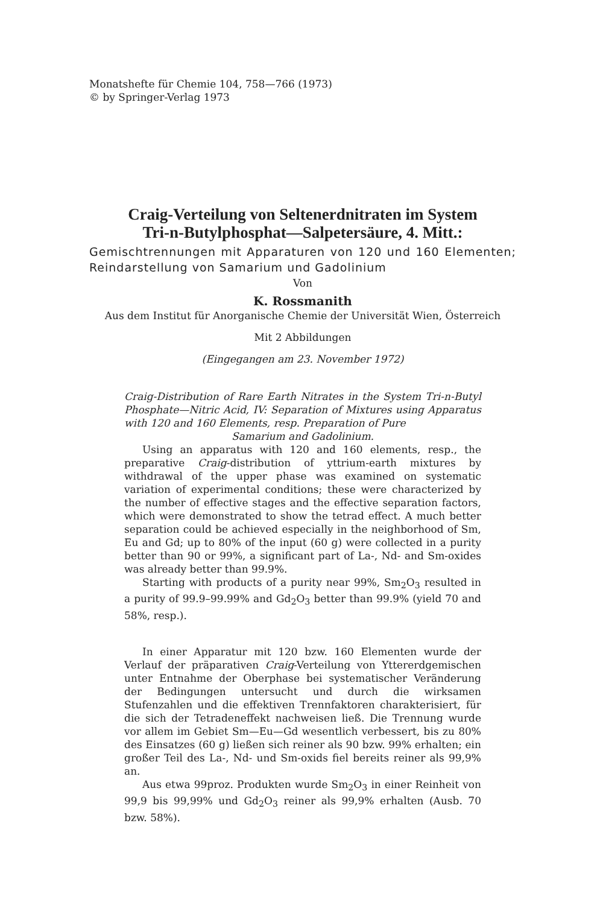Monatshefte für Chemie 104, 758—766 (1973)
© by Springer-Verlag 1973
Craig-Verteilung von Seltenerdnitraten im System
Tri-n-Butylphosphat—Salpetersäure, 4. Mitt.:
Gemischtrennungen mit Apparaturen von 120 und 160 Elementen; Reindarstellung von Samarium und Gadolinium
Von
K. Rossmanith
Aus dem Institut für Anorganische Chemie der Universität Wien, Österreich
Mit 2 Abbildungen
(Eingegangen am 23. November 1972)
Craig-Distribution of Rare Earth Nitrates in the System Tri-n-Butyl Phosphate—Nitric Acid, IV: Separation of Mixtures using Apparatus with 120 and 160 Elements, resp. Preparation of Pure
Samarium and Gadolinium.
Using an apparatus with 120 and 160 elements, resp., the preparative Craig-distribution of yttrium-earth mixtures by withdrawal of the upper phase was examined on systematic variation of experimental conditions; these were characterized by the number of effective stages and the effective separation factors, which were demonstrated to show the tetrad effect. A much better separation could be achieved especially in the neighborhood of Sm, Eu and Gd; up to 80% of the input (60 g) were collected in a purity better than 90 or 99%, a significant part of La-, Nd- and Sm-oxides was already better than 99.9%.
Starting with products of a purity near 99%, Sm<sub>2</sub>O<sub>3</sub> resulted in a purity of 99.9–99.99% and Gd<sub>2</sub>O<sub>3</sub> better than 99.9% (yield 70 and 58%, resp.).
In einer Apparatur mit 120 bzw. 160 Elementen wurde der Verlauf der präparativen Craig-Verteilung von Yttererdgemischen unter Entnahme der Oberphase bei systematischer Veränderung der Bedingungen untersucht und durch die wirksamen Stufenzahlen und die effektiven Trennfaktoren charakterisiert, für die sich der Tetradeneffekt nachweisen ließ. Die Trennung wurde vor allem im Gebiet Sm—Eu—Gd wesentlich verbessert, bis zu 80% des Einsatzes (60 g) ließen sich reiner als 90 bzw. 99% erhalten; ein großer Teil des La-, Nd- und Sm-oxids fiel bereits reiner als 99,9% an.
Aus etwa 99proz. Produkten wurde Sm<sub>2</sub>O<sub>3</sub> in einer Reinheit von 99,9 bis 99,99% und Gd<sub>2</sub>O<sub>3</sub> reiner als 99,9% erhalten (Ausb. 70 bzw. 58%).